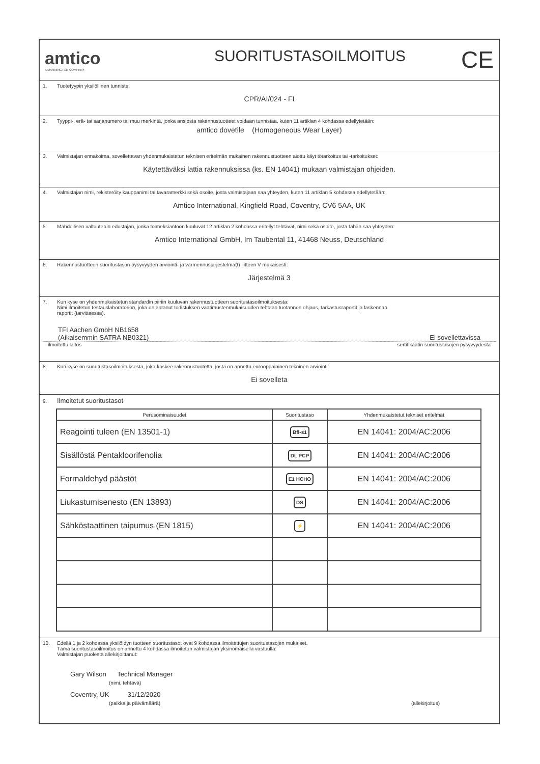amtico
A MANNINGTON COMPANY
SUORITUSTASOILMOITUS
CE
1. Tuotetyypin yksilöllinen tunniste:
CPR/AI/024 - FI
2. Tyyppi-, erä- tai sarjanumero tai muu merkintä, jonka ansiosta rakennustuotteet voidaan tunnistaa, kuten 11 artiklan 4 kohdassa edellytetään:
amtico dovetile (Homogeneous Wear Layer)
3. Valmistajan ennakoima, sovellettavan yhdenmukaistetun teknisen eritelmän mukainen rakennustuotteen aiottu käyt tötarkoitus tai -tarkoitukset:
Käytettäväksi lattia rakennuksissa (ks. EN 14041) mukaan valmistajan ohjeiden.
4. Valmistajan nimi, rekisteröity kauppanimi tai tavaramerkki sekä osoite, josta valmistajaan saa yhteyden, kuten 11 artiklan 5 kohdassa edellytetään:
Amtico International, Kingfield Road, Coventry, CV6 5AA, UK
5. Mahdollisen valtuutetun edustajan, jonka toimeksiantoon kuuluvat 12 artiklan 2 kohdassa eritellyt tehtävät, nimi sekä osoite, josta tähän saa yhteyden:
Amtico International GmbH, Im Taubental 11, 41468 Neuss, Deutschland
6. Rakennustuotteen suoritustason pysyvyyden arviointi- ja varmennusjärjestelmä(t) liitteen V mukaisesti:
Järjestelmä 3
7. Kun kyse on yhdenmukaistetun standardin piiriin kuuluvan rakennustuotteen suoritustasoilmoituksesta:
Nimi ilmoitetun testauslaboratorion, joka on antanut todistuksen vaatimustenmukaisuuden tehtaan tuotannon ohjaus, tarkastusraportit ja laskennan
raportit (tarvittaessa).
TFI Aachen GmbH NB1658
(Aikaisemmin SATRA NB0321)
Ei sovellettavissa
ilmoitettu laitos sertifikaatin suoritustasojen pysyvyydestä
8. Kun kyse on suoritustasoilmoituksesta, joka koskee rakennustuotetta, josta on annettu eurooppalainen tekninen arviointi:
Ei sovelleta
9. Ilmoitetut suoritustasot
| Perusominaisuudet | Suoritustaso | Yhdenmukaistetut tekniset eritelmät |
| --- | --- | --- |
| Reagointi tuleen (EN 13501-1) | Bfl-s1 | EN 14041: 2004/AC:2006 |
| Sisällöstä Pentakloorifenolia | DL PCP | EN 14041: 2004/AC:2006 |
| Formaldehyd päästöt | E1 HCHO | EN 14041: 2004/AC:2006 |
| Liukastumisenesto (EN 13893) | DS | EN 14041: 2004/AC:2006 |
| Sähköstaattinen taipumus (EN 1815) | ⚡ | EN 14041: 2004/AC:2006 |
10. Edellä 1 ja 2 kohdassa yksilöidyn tuotteen suoritustasot ovat 9 kohdassa ilmoitettujen suoritustasojen mukaiset.
Tämä suoritustasoilmoitus on annettu 4 kohdassa ilmoitetun valmistajan yksinomaisella vastuulla:
Valmistajan puolesta allekirjoittanut:
Gary Wilson Technical Manager
(nimi, tehtävä)
Coventry, UK 31/12/2020
(paikka ja päivämäärä) (allekirjoitus)